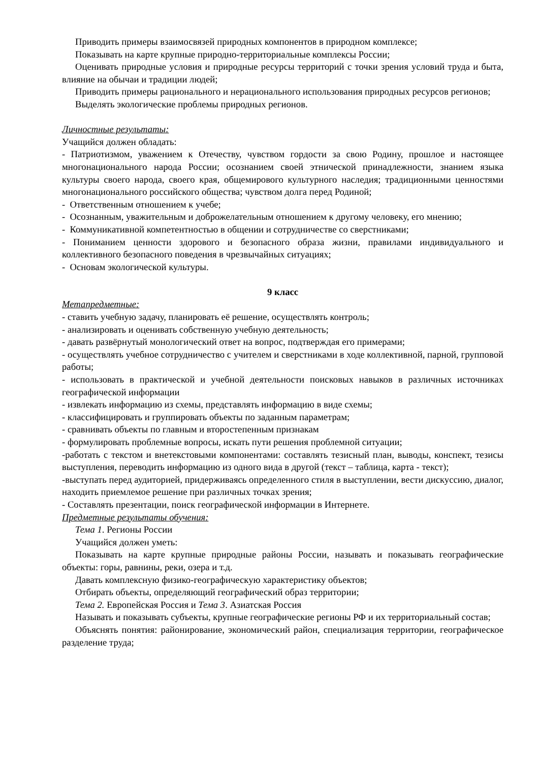Приводить примеры взаимосвязей природных компонентов в природном комплексе;
Показывать на карте крупные природно-территориальные комплексы России;
Оценивать природные условия и природные ресурсы территорий с точки зрения условий труда и быта, влияние на обычаи и традиции людей;
Приводить примеры рационального и нерационального использования природных ресурсов регионов;
Выделять экологические проблемы природных регионов.
Личностные результаты:
Учащийся должен обладать:
- Патриотизмом, уважением к Отечеству, чувством гордости за свою Родину, прошлое и настоящее многонационального народа России; осознанием своей этнической принадлежности, знанием языка культуры своего народа, своего края, общемирового культурного наследия; традиционными ценностями многонационального российского общества; чувством долга перед Родиной;
- Ответственным отношением к учебе;
- Осознанным, уважительным и доброжелательным отношением к другому человеку, его мнению;
- Коммуникативной компетентностью в общении и сотрудничестве со сверстниками;
- Пониманием ценности здорового и безопасного образа жизни, правилами индивидуального и коллективного безопасного поведения в чрезвычайных ситуациях;
- Основам экологической культуры.
9 класс
Метапредметные:
- ставить учебную задачу, планировать её решение, осуществлять контроль;
- анализировать и оценивать собственную учебную деятельность;
- давать развёрнутый монологический ответ на вопрос, подтверждая его примерами;
- осуществлять учебное сотрудничество с учителем и сверстниками в ходе коллективной, парной, групповой работы;
- использовать в практической и учебной деятельности поисковых навыков в различных источниках географической информации
- извлекать информацию из схемы, представлять информацию в виде схемы;
- классифицировать и группировать объекты по заданным параметрам;
- сравнивать объекты по главным и второстепенным признакам
- формулировать проблемные вопросы, искать пути решения проблемной ситуации;
-работать с текстом и внетекстовыми компонентами: составлять тезисный план, выводы, конспект, тезисы выступления, переводить информацию из одного вида в другой (текст – таблица, карта - текст);
-выступать перед аудиторией, придерживаясь определенного стиля в выступлении, вести дискуссию, диалог, находить приемлемое решение при различных точках зрения;
- Составлять презентации, поиск географической информации в Интернете.
Предметные результаты обучения:
Тема 1. Регионы России
Учащийся должен уметь:
Показывать на карте крупные природные районы России, называть и показывать географические объекты: горы, равнины, реки, озера и т.д.
Давать комплексную физико-географическую характеристику объектов;
Отбирать объекты, определяющий географический образ территории;
Тема 2. Европейская Россия и Тема 3. Азиатская Россия
Называть и показывать субъекты, крупные географические регионы РФ и их территориальный состав;
Объяснять понятия: районирование, экономический район, специализация территории, географическое разделение труда;